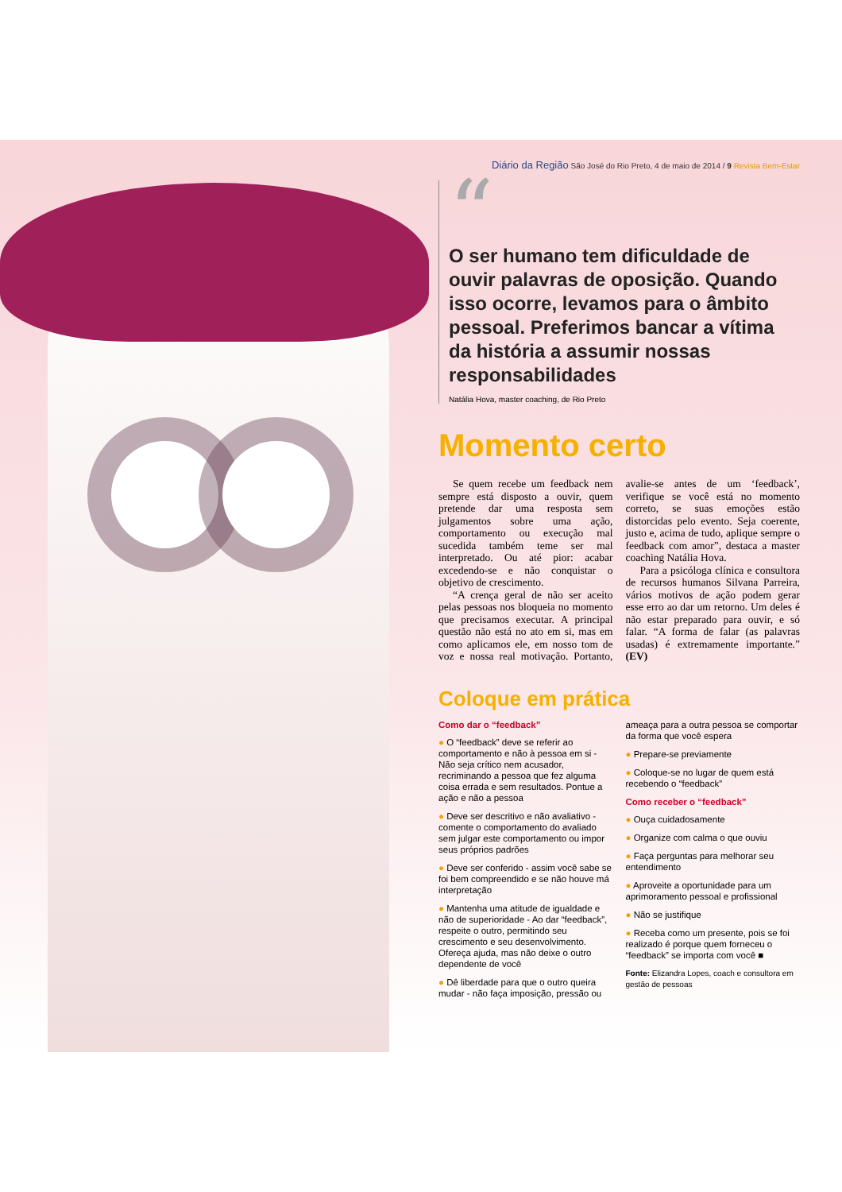Diário da Região São José do Rio Preto, 4 de maio de 2014 / 9 Revista Bem-Estar
“
O ser humano tem dificuldade de ouvir palavras de oposição. Quando isso ocorre, levamos para o âmbito pessoal. Preferimos bancar a vítima da história a assumir nossas responsabilidades
Natália Hova, master coaching, de Rio Preto
Momento certo
Se quem recebe um feedback nem sempre está disposto a ouvir, quem pretende dar uma resposta sem julgamentos sobre uma ação, comportamento ou execução mal sucedida também teme ser mal interpretado. Ou até pior: acabar excedendo-se e não conquistar o objetivo de crescimento.
“A crença geral de não ser aceito pelas pessoas nos bloqueia no momento que precisamos executar. A principal questão não está no ato em si, mas em como aplicamos ele, em nosso tom de voz e nossa real motivação. Portanto, avalie-se antes de um ‘feedback’, verifique se você está no momento correto, se suas emoções estão distorcidas pelo evento. Seja coerente, justo e, acima de tudo, aplique sempre o feedback com amor”, destaca a master coaching Natália Hova.
Para a psicóloga clínica e consultora de recursos humanos Silvana Parreira, vários motivos de ação podem gerar esse erro ao dar um retorno. Um deles é não estar preparado para ouvir, e só falar. “A forma de falar (as palavras usadas) é extremamente importante.” (EV)
Coloque em prática
Como dar o “feedback”
● O “feedback” deve se referir ao comportamento e não à pessoa em si - Não seja crítico nem acusador, recriminando a pessoa que fez alguma coisa errada e sem resultados. Pontue a ação e não a pessoa
● Deve ser descritivo e não avaliativo - comente o comportamento do avaliado sem julgar este comportamento ou impor seus próprios padrões
● Deve ser conferido - assim você sabe se foi bem compreendido e se não houve má interpretação
● Mantenha uma atitude de igualdade e não de superioridade - Ao dar “feedback”, respeite o outro, permitindo seu crescimento e seu desenvolvimento. Ofereça ajuda, mas não deixe o outro dependente de você
● Dê liberdade para que o outro queira mudar - não faça imposição, pressão ou ameaça para a outra pessoa se comportar da forma que você espera
● Prepare-se previamente
● Coloque-se no lugar de quem está recebendo o “feedback”
Como receber o “feedback”
● Ouça cuidadosamente
● Organize com calma o que ouviu
● Faça perguntas para melhorar seu entendimento
● Aproveite a oportunidade para um aprimoramento pessoal e profissional
● Não se justifique
● Receba como um presente, pois se foi realizado é porque quem forneceu o “feedback” se importa com você ■
Fonte: Elizandra Lopes, coach e consultora em gestão de pessoas